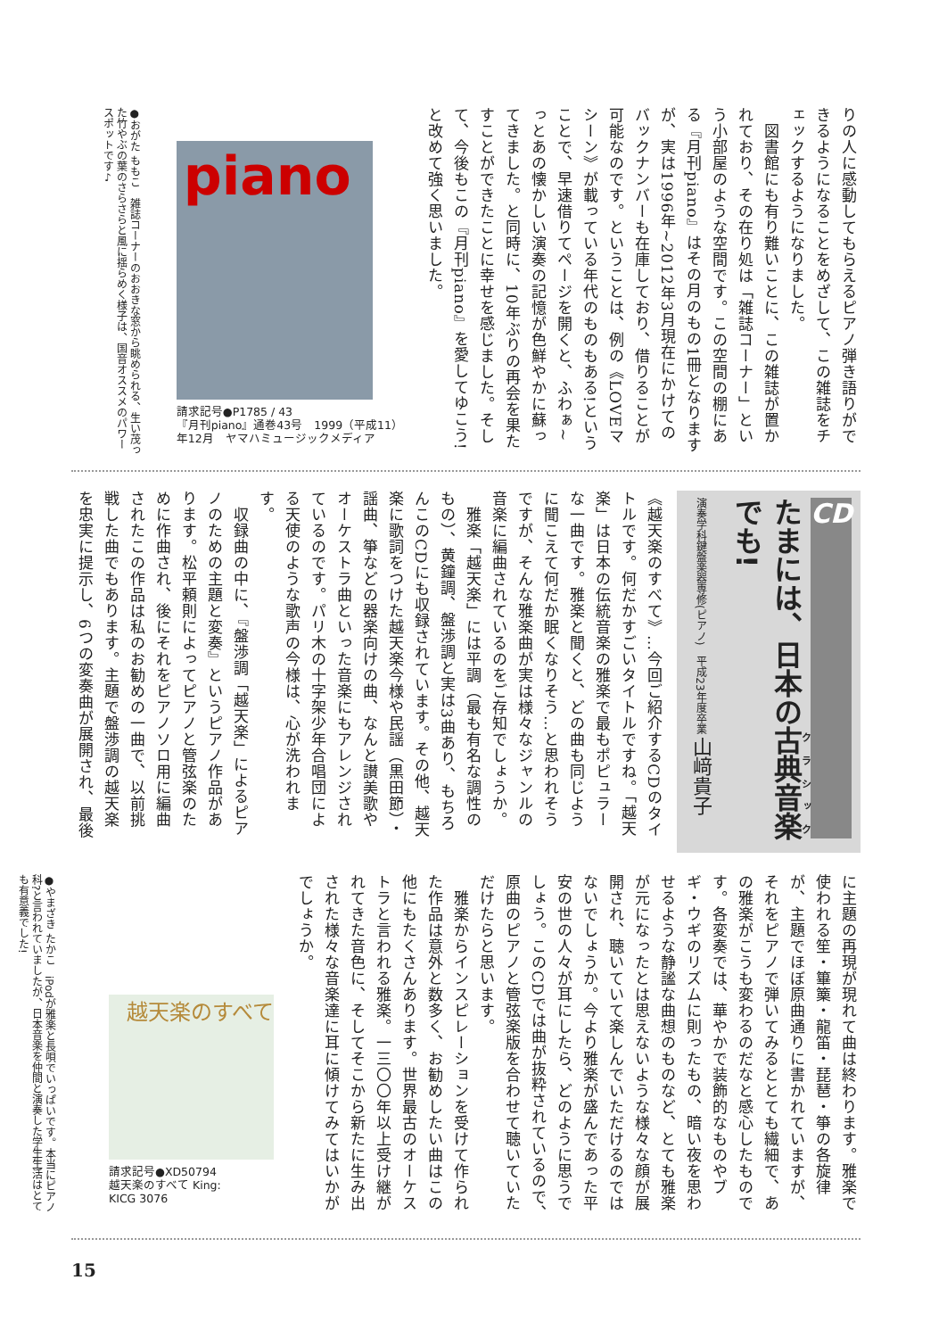りの人に感動してもらえるピアノ弾き語りができるようになることをめざして、この雑誌をチェックするようになりました。
　図書館にも有り難いことに、この雑誌が置かれており、その在り処は「雑誌コーナー」という小部屋のような空間です。この空間の棚にある『月刊piano』はその月のもの1冊となりますが、実は1996年~2012年3月現在にかけてのバックナンバーも在庫しており、借りることが可能なのです。ということは、例の《LOVEマシーン》が載っている年代のものもある!ということで、早速借りてページを開くと、ふわぁ~っとあの懐かしい演奏の記憶が色鮮やかに蘇ってきました。と同時に、10年ぶりの再会を果たすことができたことに幸せを感じました。そして、今後もこの『月刊piano』を愛してゆこう!と改めて強く思いました。
piano
請求記号●P1785 / 43
『月刊piano』通巻43号　1999（平成11）
年12月　ヤマハミュージックメディア
●おがた ももこ　雑誌コーナーのおおきな窓から眺められる、生い茂った竹やぶの葉のさらさらと風に揺らめく様子は、国音オススメのパワースポットです♪
CD
たまには、日本の古典音楽でも!
演奏学科鍵盤楽器専修(ピアノ)　平成23年度卒業 山﨑貴子
《越天楽のすべて》…今回ご紹介するCDのタイトルです。何だかすごいタイトルですね。「越天楽」は日本の伝統音楽の雅楽で最もポピュラーな一曲です。雅楽と聞くと、どの曲も同じように聞こえて何だか眠くなりそう…と思われそうですが、そんな雅楽曲が実は様々なジャンルの音楽に編曲されているのをご存知でしょうか。
　雅楽「越天楽」には平調（最も有名な調性のもの）、黄鐘調、盤渉調と実は3曲あり、もちろんこのCDにも収録されています。その他、越天楽に歌詞をつけた越天楽今様や民謡（黒田節）・謡曲、箏などの器楽向けの曲、なんと讃美歌やオーケストラ曲といった音楽にもアレンジされているのです。パリ木の十字架少年合唱団による天使のような歌声の今様は、心が洗われます。
　収録曲の中に、『盤渉調「越天楽」によるピアノのための主題と変奏』というピアノ作品があります。松平頼則によってピアノと管弦楽のために作曲され、後にそれをピアノソロ用に編曲されたこの作品は私のお勧めの一曲で、以前挑戦した曲でもあります。主題で盤渉調の越天楽を忠実に提示し、6つの変奏曲が展開され、最後
に主題の再現が現れて曲は終わります。雅楽で使われる笙・篳篥・龍笛・琵琶・箏の各旋律が、主題でほぼ原曲通りに書かれていますが、それをピアノで弾いてみるととても繊細で、あの雅楽がこうも変わるのだなと感心したものです。各変奏では、華やかで装飾的なものやブギ・ウギのリズムに則ったもの、暗い夜を思わせるような静謐な曲想のものなど、とても雅楽が元になったとは思えないような様々な顔が展開され、聴いていて楽しんでいただけるのではないでしょうか。今より雅楽が盛んであった平安の世の人々が耳にしたら、どのように思うでしょう。このCDでは曲が抜粋されているので、原曲のピアノと管弦楽版を合わせて聴いていただけたらと思います。
　雅楽からインスピレーションを受けて作られた作品は意外と数多く、お勧めしたい曲はこの他にもたくさんあります。世界最古のオーケストラと言われる雅楽。一三〇〇年以上受け継がれてきた音色に、そしてそこから新たに生み出された様々な音楽達に耳に傾けてみてはいかがでしょうか。
越天楽のすべて
請求記号●XD50794
越天楽のすべて King:
KICG 3076
●やまざき たかこ　iPodが雅楽と長唄でいっぱいです。本当にピアノ科?と言われていましたが、日本音楽を仲間と演奏した学生生活はとても有意義でした!
15